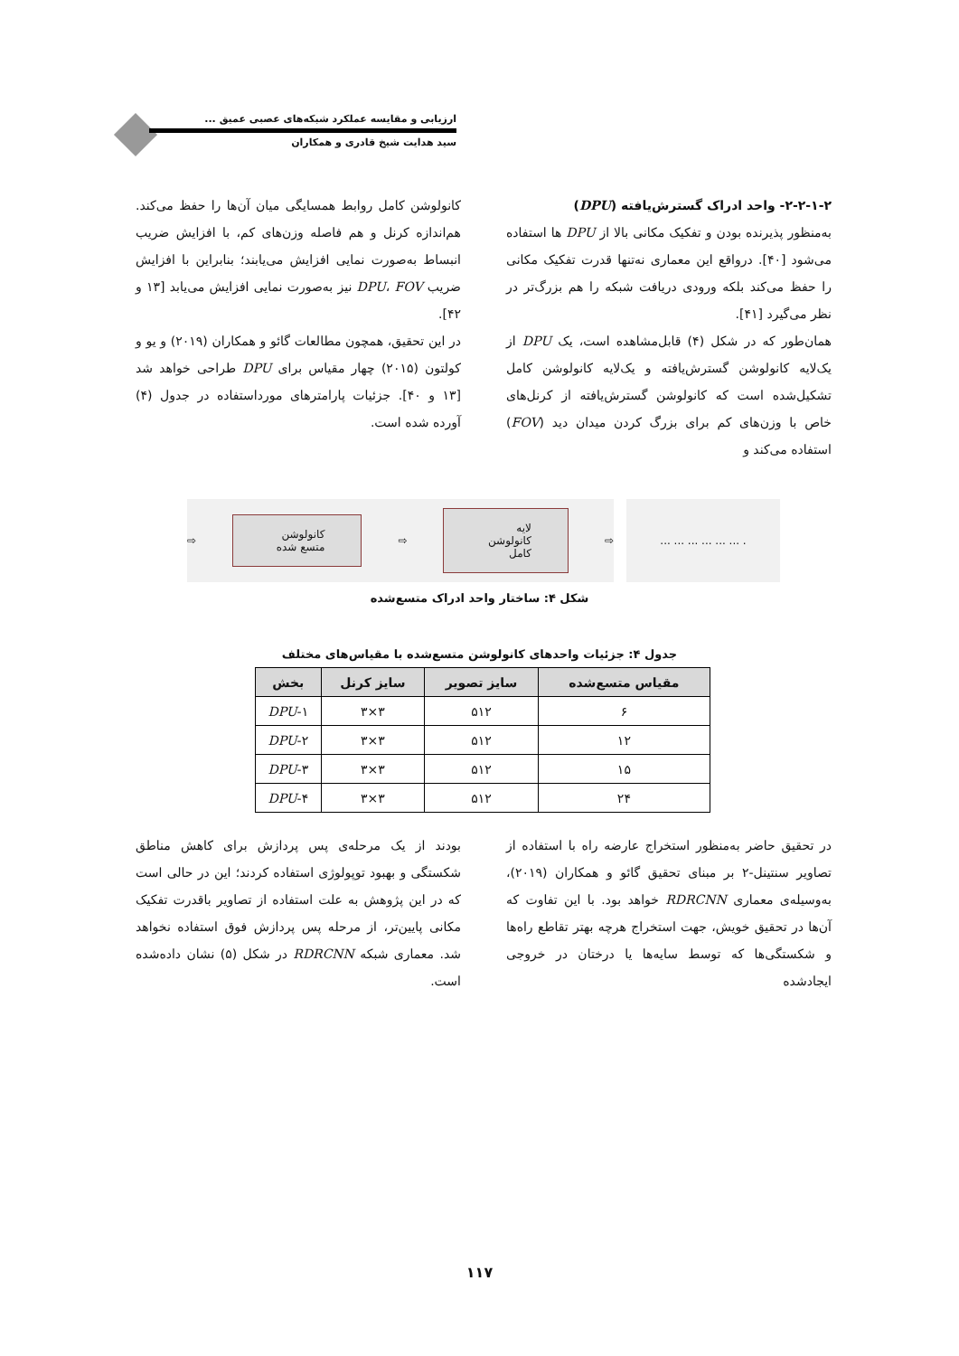ارزیابی و مقایسه عملکرد شبکه‌های عصبی عمیق ...
سید هدایت شیخ قادری و همکاران
۲-۲-۱-۲- واحد ادراک گسترش‌یافته (DPU)
به‌منظور پذیرنده بودن و تفکیک مکانی بالا از DPU ها استفاده می‌شود [۴۰]. درواقع این معماری نه‌تنها قدرت تفکیک مکانی را حفظ می‌کند بلکه ورودی دریافت شبکه را هم بزرگ‌تر در نظر می‌گیرد [۴۱].
همان‌طور که در شکل (۴) قابل‌مشاهده است، یک DPU از یک‌لایه کانولوشن گسترش‌یافته و یک‌لایه کانولوشن کامل تشکیل‌شده است که کانولوشن گسترش‌یافته از کرنل‌های خاص با وزن‌های کم برای بزرگ کردن میدان دید (FOV) استفاده می‌کند و
کانولوشن کامل روابط همسایگی میان آن‌ها را حفظ می‌کند. هم‌اندازه کرنل و هم فاصله وزن‌های کم، با افزایش ضریب انبساط به‌صورت نمایی افزایش می‌یابند؛ بنابراین با افزایش ضریب DPU، FOV نیز به‌صورت نمایی افزایش می‌یابد [۱۳ و ۴۲].
در این تحقیق، همچون مطالعات گائو و همکاران (۲۰۱۹) و یو و کولتون (۲۰۱۵) چهار مقیاس برای DPU طراحی خواهد شد [۱۳ و ۴۰]. جزئیات پارامترهای مورداستفاده در جدول (۴) آورده شده است.
. ... ... ... ... ... ...
⇨ لایه کانولوشن کامل ⇨ کانولوشن متسع شده ⇨
شکل ۴: ساختار واحد ادراک متسع‌شده
جدول ۴: جزئیات واحدهای کانولوشن متسع‌شده با مقیاس‌های مختلف
| مقیاس متسع‌شده | سایز تصویر | سایز کرنل | بخش |
| --- | --- | --- | --- |
| ۶ | ۵۱۲ | ۳×۳ | DPU -۱ |
| ۱۲ | ۵۱۲ | ۳×۳ | DPU -۲ |
| ۱۵ | ۵۱۲ | ۳×۳ | DPU -۳ |
| ۲۴ | ۵۱۲ | ۳×۳ | DPU -۴ |
در تحقیق حاضر به‌منظور استخراج عارضه راه با استفاده از تصاویر سنتینل-۲ بر مبنای تحقیق گائو و همکاران (۲۰۱۹)، به‌وسیله‌ی معماری RDRCNN خواهد بود. با این تفاوت که آن‌ها در تحقیق خویش، جهت استخراج هرچه بهتر تقاطع راه‌ها و شکستگی‌ها که توسط سایه‌ها یا درختان در خروجی ایجادشده
بودند از یک مرحله‌ی پس پردازش برای کاهش مناطق شکستگی و بهبود توپولوژی استفاده کردند؛ این در حالی است که در این پژوهش به علت استفاده از تصاویر باقدرت تفکیک مکانی پایین‌تر، از مرحله پس پردازش فوق استفاده نخواهد شد. معماری شبکه RDRCNN در شکل (۵) نشان داده‌شده است.
۱۱۷